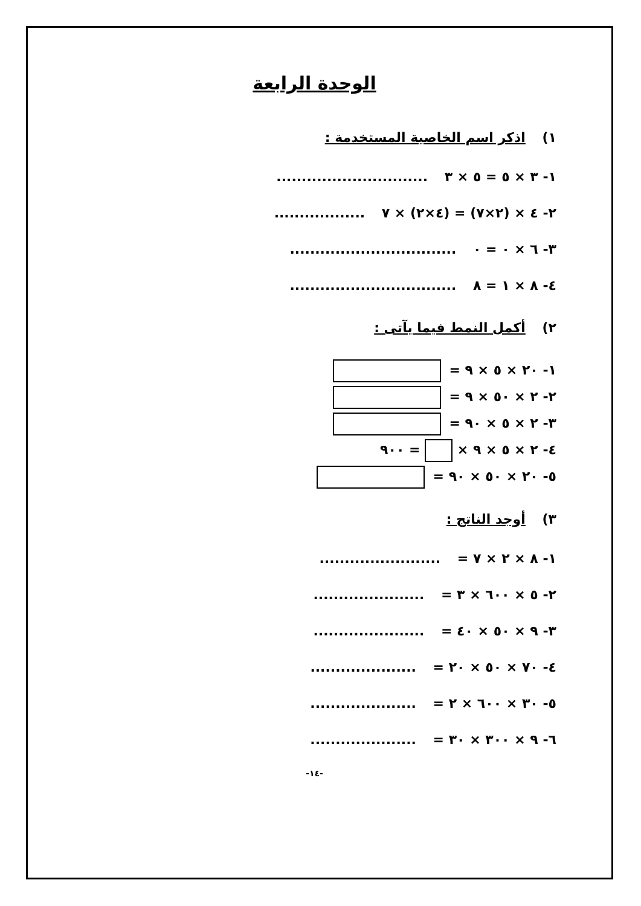الوحدة الرابعة
١) اذكر اسم الخاصية المستخدمة :
١- ٣ × ٥ = ٥ × ٣ ..............................
٢- ٤ × (٢×٧) = (٤×٢) × ٧ ..................
٣- ٦ × ٠ = ٠ .................................
٤- ٨ × ١ = ٨ .................................
٢) أكمل النمط فيما يآتى :
١- ٢٠ × ٥ × ٩ =
٢- ٢ × ٥٠ × ٩ =
٣- ٢ × ٥ × ٩٠ =
٤- ٢ × ٥ × ٩ × = ٩٠٠
٥- ٢٠ × ٥٠ × ٩٠ =
٣) أوجد الناتج :
١- ٨ × ٢ × ٧ = ........................
٢- ٥ × ٦٠٠ × ٣ = ......................
٣- ٩ × ٥٠ × ٤٠ = ......................
٤- ٧٠ × ٥٠ × ٢٠ = .....................
٥- ٣٠ × ٦٠٠ × ٢ = .....................
٦- ٩ × ٣٠٠ × ٣٠ = .....................
-١٤-